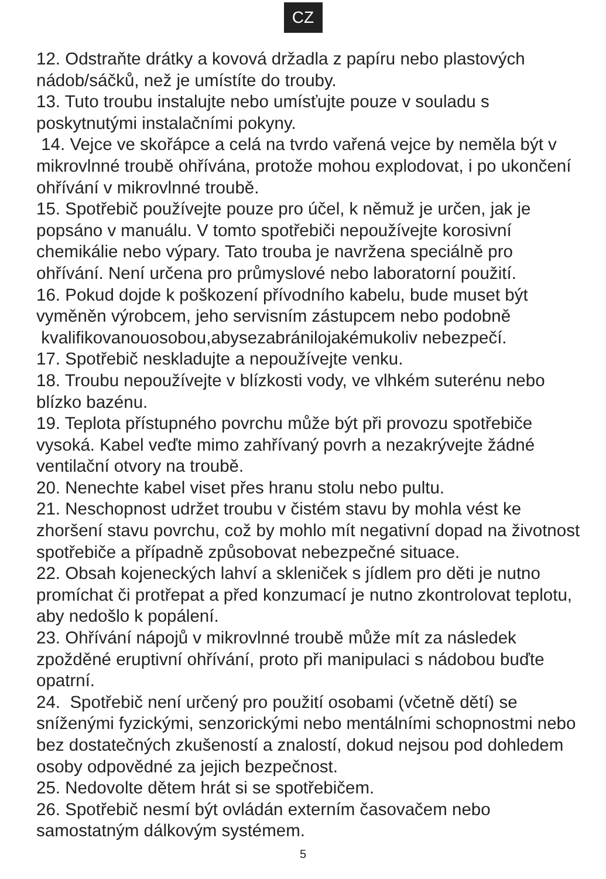CZ
12. Odstraňte drátky a kovová držadla z papíru nebo plastových nádob/sáčků, než je umístíte do trouby.
13. Tuto troubu instalujte nebo umísťujte pouze v souladu s poskytnutými instalačními pokyny.
14. Vejce ve skořápce a celá na tvrdo vařená vejce by neměla být v mikrovlnné troubě ohřívána, protože mohou explodovat, i po ukončení ohřívání v mikrovlnné troubě.
15. Spotřebič používejte pouze pro účel, k němuž je určen, jak je popsáno v manuálu. V tomto spotřebiči nepoužívejte korosivní chemikálie nebo výpary. Tato trouba je navržena speciálně pro ohřívání. Není určena pro průmyslové nebo laboratorní použití.
16. Pokud dojde k poškození přívodního kabelu, bude muset být vyměněn výrobcem, jeho servisním zástupcem nebo podobně kvalifikovanouosobou,abysezabránilojakémukoliv nebezpečí.
17. Spotřebič neskladujte a nepoužívejte venku.
18. Troubu nepoužívejte v blízkosti vody, ve vlhkém suterénu nebo blízko bazénu.
19. Teplota přístupného povrchu může být při provozu spotřebiče vysoká. Kabel veďte mimo zahřívaný povrh a nezakrývejte žádné ventilační otvory na troubě.
20. Nenechte kabel viset přes hranu stolu nebo pultu.
21. Neschopnost udržet troubu v čistém stavu by mohla vést ke zhoršení stavu povrchu, což by mohlo mít negativní dopad na životnost spotřebiče a případně způsobovat nebezpečné situace.
22. Obsah kojeneckých lahví a skleniček s jídlem pro děti je nutno promíchat či protřepat a před konzumací je nutno zkontrolovat teplotu, aby nedošlo k popálení.
23. Ohřívání nápojů v mikrovlnné troubě může mít za následek zpožděné eruptivní ohřívání, proto při manipulaci s nádobou buďte opatrní.
24. Spotřebič není určený pro použití osobami (včetně dětí) se sníženými fyzickými, senzorickými nebo mentálními schopnostmi nebo bez dostatečných zkušeností a znalostí, dokud nejsou pod dohledem osoby odpovědné za jejich bezpečnost.
25. Nedovolte dětem hrát si se spotřebičem.
26. Spotřebič nesmí být ovládán externím časovačem nebo samostatným dálkovým systémem.
5